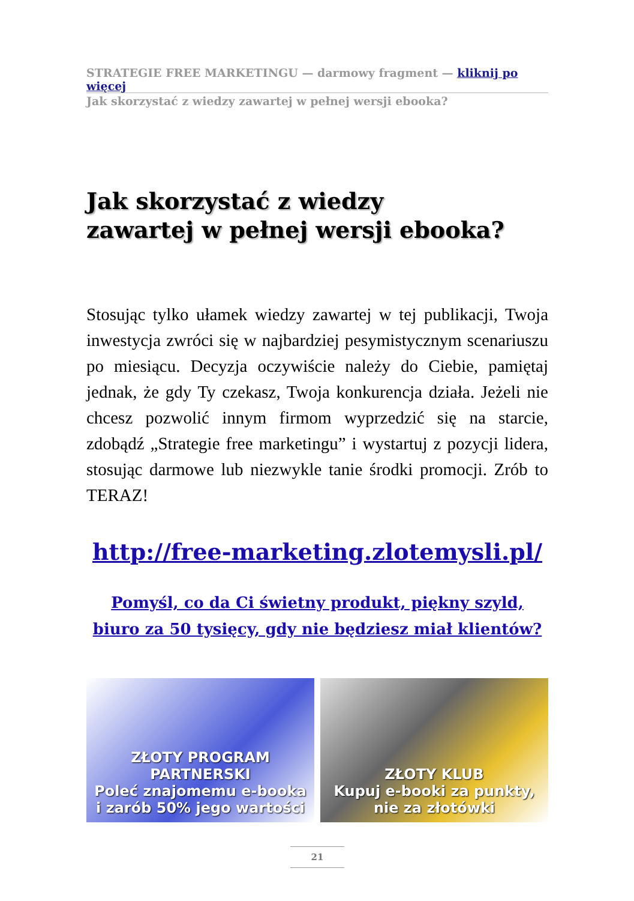STRATEGIE FREE MARKETINGU — darmowy fragment — kliknij po więcej
Jak skorzystać z wiedzy zawartej w pełnej wersji ebooka?
Jak skorzystać z wiedzy
zawartej w pełnej wersji ebooka?
Stosując tylko ułamek wiedzy zawartej w tej publikacji, Twoja inwestycja zwróci się w najbardziej pesymistycznym scenariuszu po miesiącu. Decyzja oczywiście należy do Ciebie, pamiętaj jednak, że gdy Ty czekasz, Twoja konkurencja działa. Jeżeli nie chcesz pozwolić innym firmom wyprzedzić się na starcie, zdobądź „Strategie free marketingu” i wystartuj z pozycji lidera, stosując darmowe lub niezwykle tanie środki promocji. Zrób to TERAZ!
http://free-marketing.zlotemysli.pl/
Pomyśl, co da Ci świetny produkt, piękny szyld, biuro za 50 tysięcy, gdy nie będziesz miał klientów?
ZŁOTY PROGRAM PARTNERSKI
Poleć znajomemu e-booka
i zarób 50% jego wartości
ZŁOTY KLUB
Kupuj e-booki za punkty,
nie za złotówki
21